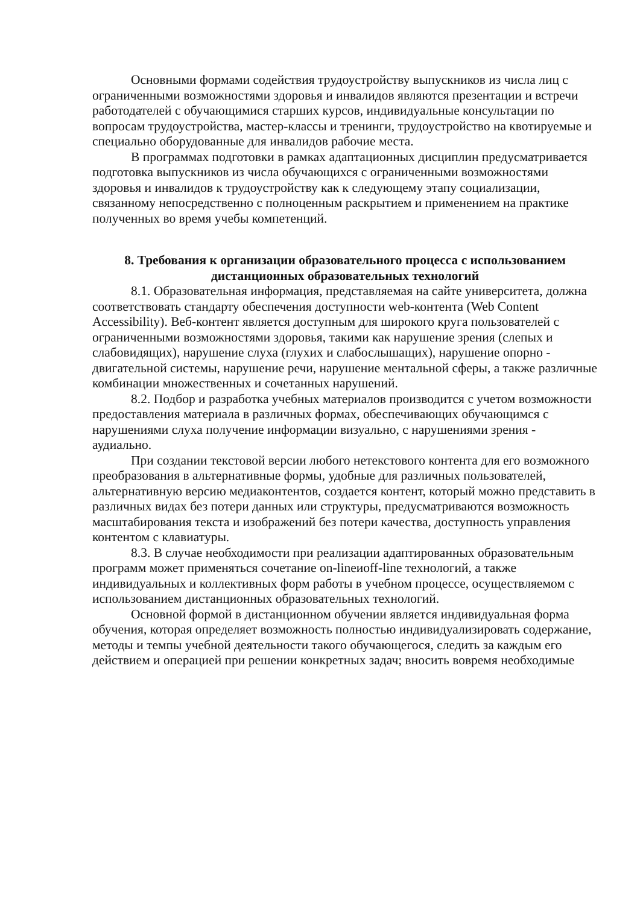Основными формами содействия трудоустройству выпускников из числа лиц с ограниченными возможностями здоровья и инвалидов являются презентации и встречи работодателей с обучающимися старших курсов, индивидуальные консультации по вопросам трудоустройства, мастер-классы и тренинги, трудоустройство на квотируемые и специально оборудованные для инвалидов рабочие места.
В программах подготовки в рамках адаптационных дисциплин предусматривается подготовка выпускников из числа обучающихся с ограниченными возможностями здоровья и инвалидов к трудоустройству как к следующему этапу социализации, связанному непосредственно с полноценным раскрытием и применением на практике полученных во время учебы компетенций.
8. Требования к организации образовательного процесса с использованием дистанционных образовательных технологий
8.1. Образовательная информация, представляемая на сайте университета, должна соответствовать стандарту обеспечения доступности web-контента (Web Content Accessibility). Веб-контент является доступным для широкого круга пользователей с ограниченными возможностями здоровья, такими как нарушение зрения (слепых и слабовидящих), нарушение слуха (глухих и слабослышащих), нарушение опорно - двигательной системы, нарушение речи, нарушение ментальной сферы, а также различные комбинации множественных и сочетанных нарушений.
8.2. Подбор и разработка учебных материалов производится с учетом возможности предоставления материала в различных формах, обеспечивающих обучающимся с нарушениями слуха получение информации визуально, с нарушениями зрения - аудиально.
При создании текстовой версии любого нетекстового контента для его возможного преобразования в альтернативные формы, удобные для различных пользователей, альтернативную версию медиаконтентов, создается контент, который можно представить в различных видах без потери данных или структуры, предусматриваются возможность масштабирования текста и изображений без потери качества, доступность управления контентом с клавиатуры.
8.3. В случае необходимости при реализации адаптированных образовательным программ может применяться сочетание on-lineиoff-line технологий, а также индивидуальных и коллективных форм работы в учебном процессе, осуществляемом с использованием дистанционных образовательных технологий.
Основной формой в дистанционном обучении является индивидуальная форма обучения, которая определяет возможность полностью индивидуализировать содержание, методы и темпы учебной деятельности такого обучающегося, следить за каждым его действием и операцией при решении конкретных задач; вносить вовремя необходимые